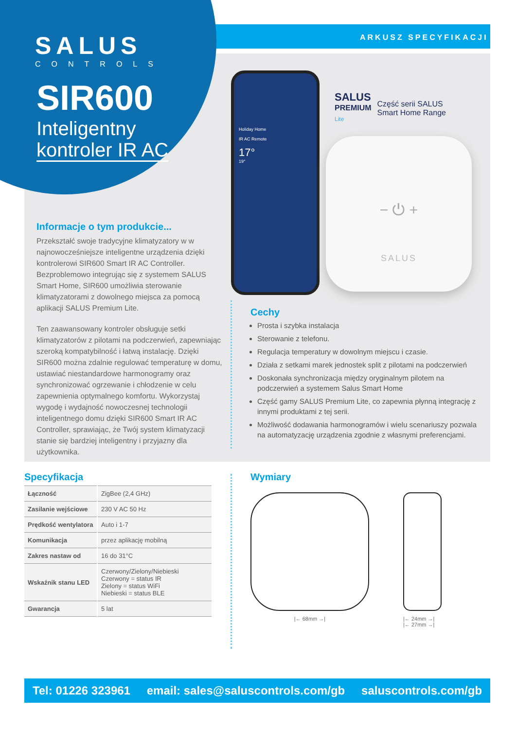ARKUSZ SPECYFIKACJI
SALUS
CONTROLS
SIR600
Inteligentny
kontroler IR AC
Holiday Home
IR AC Remote
17°
19°
SALUS
PREMIUM
Lite
Część serii SALUS
Smart Home Range
− ⏻ +
SALUS
Informacje o tym produkcie...
Przekształć swoje tradycyjne klimatyzatory w w najnowocześniejsze inteligentne urządzenia dzięki kontrolerowi SIR600 Smart IR AC Controller. Bezproblemowo integrując się z systemem SALUS Smart Home, SIR600 umożliwia sterowanie klimatyzatorami z dowolnego miejsca za pomocą aplikacji SALUS Premium Lite.
Ten zaawansowany kontroler obsługuje setki klimatyzatorów z pilotami na podczerwień, zapewniając szeroką kompatybilność i łatwą instalację. Dzięki SIR600 można zdalnie regulować temperaturę w domu, ustawiać niestandardowe harmonogramy oraz synchronizować ogrzewanie i chłodzenie w celu zapewnienia optymalnego komfortu. Wykorzystaj wygodę i wydajność nowoczesnej technologii inteligentnego domu dzięki SIR600 Smart IR AC Controller, sprawiając, że Twój system klimatyzacji stanie się bardziej inteligentny i przyjazny dla użytkownika.
Cechy
Prosta i szybka instalacja
Sterowanie z telefonu.
Regulacja temperatury w dowolnym miejscu i czasie.
Działa z setkami marek jednostek split z pilotami na podczerwień
Doskonała synchronizacja między oryginalnym pilotem na podczerwień a systemem Salus Smart Home
Część gamy SALUS Premium Lite, co zapewnia płynną integrację z innymi produktami z tej serii.
Możliwość dodawania harmonogramów i wielu scenariuszy pozwala na automatyzację urządzenia zgodnie z własnymi preferencjami.
Specyfikacja
| Łączność | ZigBee (2,4 GHz) |
| Zasilanie wejściowe | 230 V AC 50 Hz |
| Prędkość wentylatora | Auto i 1-7 |
| Komunikacja | przez aplikację mobilną |
| Zakres nastaw od | 16 do 31°C |
| Wskaźnik stanu LED | Czerwony/Zielony/Niebieski Czerwony = status IR Zielony = status WiFi Niebieski = status BLE |
| Gwarancja | 5 lat |
Wymiary
|← 68mm →| |← 24mm →|
|← 27mm →|
Tel: 01226 323961 email: sales@saluscontrols.com/gb saluscontrols.com/gb